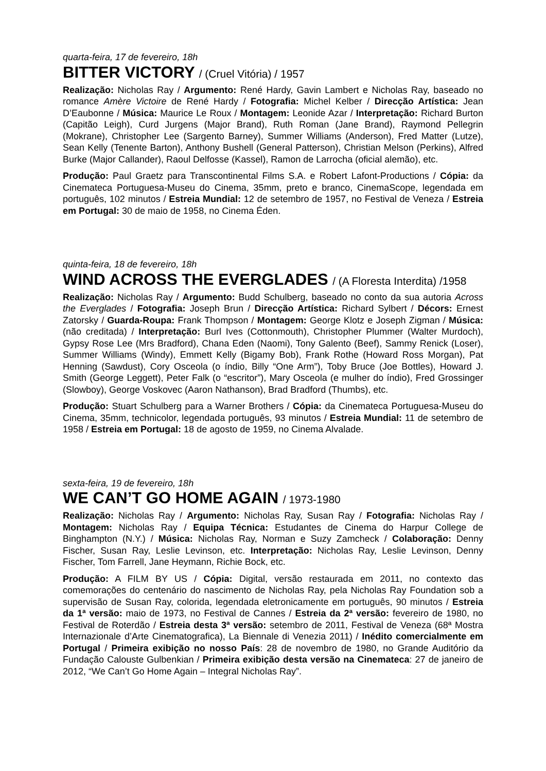quarta-feira, 17 de fevereiro, 18h
BITTER VICTORY / (Cruel Vitória) / 1957
Realização: Nicholas Ray / Argumento: René Hardy, Gavin Lambert e Nicholas Ray, baseado no romance Amère Victoire de René Hardy / Fotografia: Michel Kelber / Direcção Artística: Jean D’Eaubonne / Música: Maurice Le Roux / Montagem: Leonide Azar / Interpretação: Richard Burton (Capitão Leigh), Curd Jurgens (Major Brand), Ruth Roman (Jane Brand), Raymond Pellegrin (Mokrane), Christopher Lee (Sargento Barney), Summer Williams (Anderson), Fred Matter (Lutze), Sean Kelly (Tenente Barton), Anthony Bushell (General Patterson), Christian Melson (Perkins), Alfred Burke (Major Callander), Raoul Delfosse (Kassel), Ramon de Larrocha (oficial alemão), etc.
Produção: Paul Graetz para Transcontinental Films S.A. e Robert Lafont-Productions / Cópia: da Cinemateca Portuguesa-Museu do Cinema, 35mm, preto e branco, CinemaScope, legendada em português, 102 minutos / Estreia Mundial: 12 de setembro de 1957, no Festival de Veneza / Estreia em Portugal: 30 de maio de 1958, no Cinema Éden.
quinta-feira, 18 de fevereiro, 18h
WIND ACROSS THE EVERGLADES / (A Floresta Interdita) /1958
Realização: Nicholas Ray / Argumento: Budd Schulberg, baseado no conto da sua autoria Across the Everglades / Fotografia: Joseph Brun / Direcção Artística: Richard Sylbert / Décors: Ernest Zatorsky / Guarda-Roupa: Frank Thompson / Montagem: George Klotz e Joseph Zigman / Música: (não creditada) / Interpretação: Burl Ives (Cottonmouth), Christopher Plummer (Walter Murdoch), Gypsy Rose Lee (Mrs Bradford), Chana Eden (Naomi), Tony Galento (Beef), Sammy Renick (Loser), Summer Williams (Windy), Emmett Kelly (Bigamy Bob), Frank Rothe (Howard Ross Morgan), Pat Henning (Sawdust), Cory Osceola (o índio, Billy “One Arm”), Toby Bruce (Joe Bottles), Howard J. Smith (George Leggett), Peter Falk (o “escritor”), Mary Osceola (e mulher do índio), Fred Grossinger (Slowboy), George Voskovec (Aaron Nathanson), Brad Bradford (Thumbs), etc.
Produção: Stuart Schulberg para a Warner Brothers / Cópia: da Cinemateca Portuguesa-Museu do Cinema, 35mm, technicolor, legendada português, 93 minutos / Estreia Mundial: 11 de setembro de 1958 / Estreia em Portugal: 18 de agosto de 1959, no Cinema Alvalade.
sexta-feira, 19 de fevereiro, 18h
WE CAN’T GO HOME AGAIN / 1973-1980
Realização: Nicholas Ray / Argumento: Nicholas Ray, Susan Ray / Fotografia: Nicholas Ray / Montagem: Nicholas Ray / Equipa Técnica: Estudantes de Cinema do Harpur College de Binghampton (N.Y.) / Música: Nicholas Ray, Norman e Suzy Zamcheck / Colaboração: Denny Fischer, Susan Ray, Leslie Levinson, etc. Interpretação: Nicholas Ray, Leslie Levinson, Denny Fischer, Tom Farrell, Jane Heymann, Richie Bock, etc.
Produção: A FILM BY US / Cópia: Digital, versão restaurada em 2011, no contexto das comemorações do centenário do nascimento de Nicholas Ray, pela Nicholas Ray Foundation sob a supervisão de Susan Ray, colorida, legendada eletronicamente em português, 90 minutos / Estreia da 1ª versão: maio de 1973, no Festival de Cannes / Estreia da 2ª versão: fevereiro de 1980, no Festival de Roterdão / Estreia desta 3ª versão: setembro de 2011, Festival de Veneza (68ª Mostra Internazionale d’Arte Cinematografica), La Biennale di Venezia 2011) / Inédito comercialmente em Portugal / Primeira exibição no nosso País: 28 de novembro de 1980, no Grande Auditório da Fundação Calouste Gulbenkian / Primeira exibição desta versão na Cinemateca: 27 de janeiro de 2012, “We Can’t Go Home Again – Integral Nicholas Ray”.